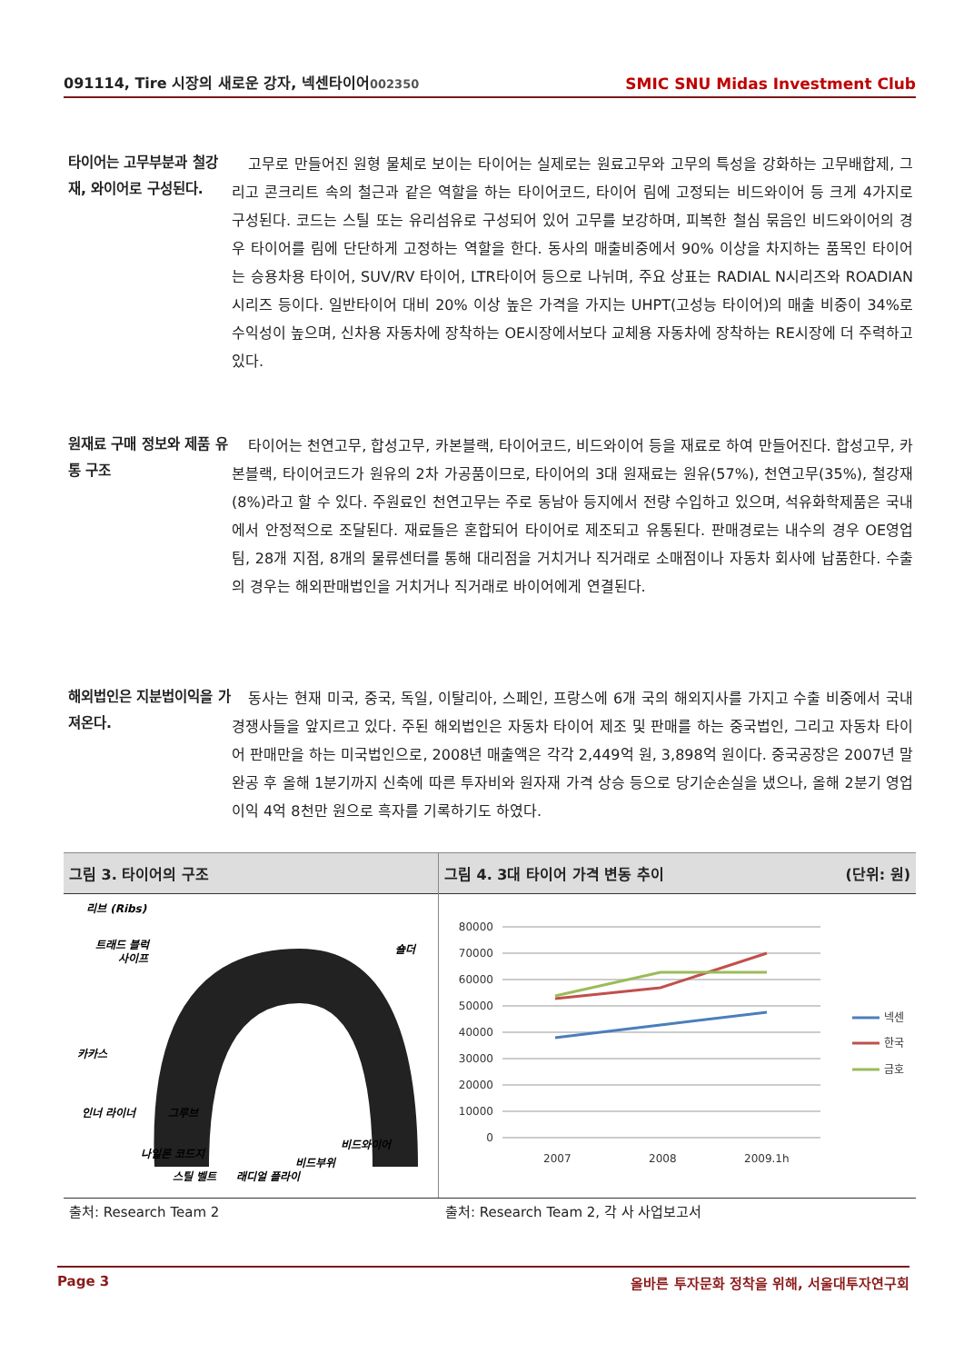091114, Tire 시장의 새로운 강자, 넥센타이어002350
SMIC SNU Midas Investment Club
타이어는 고무부분과 철강재, 와이어로 구성된다.
고무로 만들어진 원형 물체로 보이는 타이어는 실제로는 원료고무와 고무의 특성을 강화하는 고무배합제, 그리고 콘크리트 속의 철근과 같은 역할을 하는 타이어코드, 타이어 림에 고정되는 비드와이어 등 크게 4가지로 구성된다. 코드는 스틸 또는 유리섬유로 구성되어 있어 고무를 보강하며, 피복한 철심 묶음인 비드와이어의 경우 타이어를 림에 단단하게 고정하는 역할을 한다. 동사의 매출비중에서 90% 이상을 차지하는 품목인 타이어는 승용차용 타이어, SUV/RV 타이어, LTR타이어 등으로 나뉘며, 주요 상표는 RADIAL N시리즈와 ROADIAN 시리즈 등이다. 일반타이어 대비 20% 이상 높은 가격을 가지는 UHPT(고성능 타이어)의 매출 비중이 34%로 수익성이 높으며, 신차용 자동차에 장착하는 OE시장에서보다 교체용 자동차에 장착하는 RE시장에 더 주력하고 있다.
원재료 구매 정보와 제품 유통 구조
타이어는 천연고무, 합성고무, 카본블랙, 타이어코드, 비드와이어 등을 재료로 하여 만들어진다. 합성고무, 카본블랙, 타이어코드가 원유의 2차 가공품이므로, 타이어의 3대 원재료는 원유(57%), 천연고무(35%), 철강재(8%)라고 할 수 있다. 주원료인 천연고무는 주로 동남아 등지에서 전량 수입하고 있으며, 석유화학제품은 국내에서 안정적으로 조달된다. 재료들은 혼합되어 타이어로 제조되고 유통된다. 판매경로는 내수의 경우 OE영업팀, 28개 지점, 8개의 물류센터를 통해 대리점을 거치거나 직거래로 소매점이나 자동차 회사에 납품한다. 수출의 경우는 해외판매법인을 거치거나 직거래로 바이어에게 연결된다.
해외법인은 지분법이익을 가져온다.
동사는 현재 미국, 중국, 독일, 이탈리아, 스페인, 프랑스에 6개 국의 해외지사를 가지고 수출 비중에서 국내 경쟁사들을 앞지르고 있다. 주된 해외법인은 자동차 타이어 제조 및 판매를 하는 중국법인, 그리고 자동차 타이어 판매만을 하는 미국법인으로, 2008년 매출액은 각각 2,449억 원, 3,898억 원이다. 중국공장은 2007년 말 완공 후 올해 1분기까지 신축에 따른 투자비와 원자재 가격 상승 등으로 당기순손실을 냈으나, 올해 2분기 영업이익 4억 8천만 원으로 흑자를 기록하기도 하였다.
그림 3. 타이어의 구조
리브 (Ribs)
트래드 블럭
사이프
숄더
카카스
인너 라이너
그루브
나일론 코드지
스틸 벨트
래디얼 플라이
비드부위
비드와이어
그림 4. 3대 타이어 가격 변동 추이 (단위: 원)
80000
70000
60000
50000
40000
30000
20000
10000
0
2007
2008
2009.1h
넥센
한국
금호
출처: Research Team 2
출처: Research Team 2, 각 사 사업보고서
Page 3 올바른 투자문화 정착을 위해, 서울대투자연구회